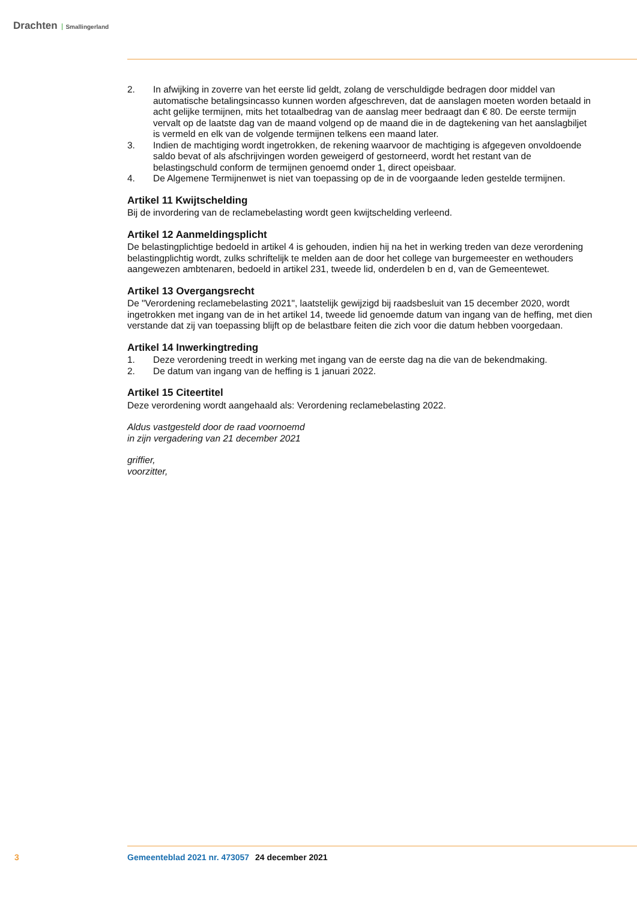Drachten Smallingerland
2. In afwijking in zoverre van het eerste lid geldt, zolang de verschuldigde bedragen door middel van automatische betalingsincasso kunnen worden afgeschreven, dat de aanslagen moeten worden betaald in acht gelijke termijnen, mits het totaalbedrag van de aanslag meer bedraagt dan € 80. De eerste termijn vervalt op de laatste dag van de maand volgend op de maand die in de dagtekening van het aanslagbiljet is vermeld en elk van de volgende termijnen telkens een maand later.
3. Indien de machtiging wordt ingetrokken, de rekening waarvoor de machtiging is afgegeven onvoldoende saldo bevat of als afschrijvingen worden geweigerd of gestorneerd, wordt het restant van de belastingschuld conform de termijnen genoemd onder 1, direct opeisbaar.
4. De Algemene Termijnenwet is niet van toepassing op de in de voorgaande leden gestelde termijnen.
Artikel 11 Kwijtschelding
Bij de invordering van de reclamebelasting wordt geen kwijtschelding verleend.
Artikel 12 Aanmeldingsplicht
De belastingplichtige bedoeld in artikel 4 is gehouden, indien hij na het in werking treden van deze verordening belastingplichtig wordt, zulks schriftelijk te melden aan de door het college van burgemeester en wethouders aangewezen ambtenaren, bedoeld in artikel 231, tweede lid, onderdelen b en d, van de Gemeentewet.
Artikel 13 Overgangsrecht
De "Verordening reclamebelasting 2021", laatstelijk gewijzigd bij raadsbesluit van 15 december 2020, wordt ingetrokken met ingang van de in het artikel 14, tweede lid genoemde datum van ingang van de heffing, met dien verstande dat zij van toepassing blijft op de belastbare feiten die zich voor die datum hebben voorgedaan.
Artikel 14 Inwerkingtreding
1. Deze verordening treedt in werking met ingang van de eerste dag na die van de bekendmaking.
2. De datum van ingang van de heffing is 1 januari 2022.
Artikel 15 Citeertitel
Deze verordening wordt aangehaald als: Verordening reclamebelasting 2022.
Aldus vastgesteld door de raad voornoemd
in zijn vergadering van 21 december 2021
griffier,
voorzitter,
3 Gemeenteblad 2021 nr. 473057 24 december 2021